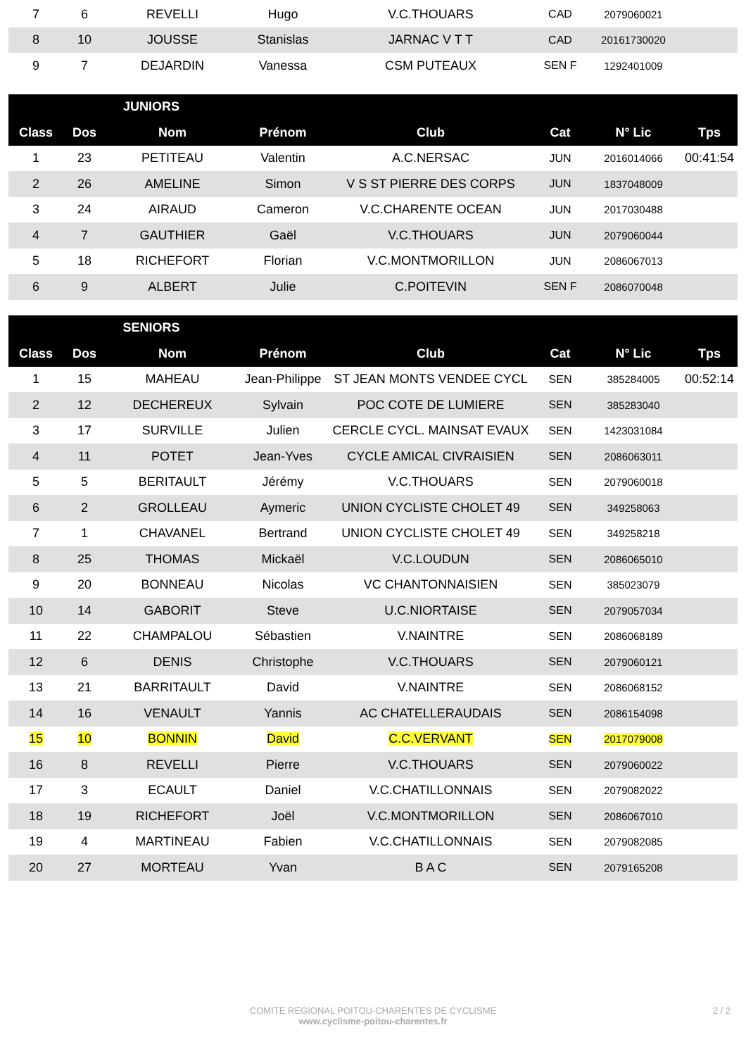| 7 | 6 | REVELLI | Hugo | V.C.THOUARS | CAD | 2079060021 | |
| 8 | 10 | JOUSSE | Stanislas | JARNAC V T T | CAD | 20161730020 | |
| 9 | 7 | DEJARDIN | Vanessa | CSM PUTEAUX | SEN F | 1292401009 | |
| | JUNIORS | | | | | | |
| --- | --- | --- | --- | --- | --- | --- | --- |
| Class | Dos | Nom | Prénom | Club | Cat | N° Lic | Tps |
| 1 | 23 | PETITEAU | Valentin | A.C.NERSAC | JUN | 2016014066 | 00:41:54 |
| 2 | 26 | AMELINE | Simon | V S ST PIERRE DES CORPS | JUN | 1837048009 | |
| 3 | 24 | AIRAUD | Cameron | V.C.CHARENTE OCEAN | JUN | 2017030488 | |
| 4 | 7 | GAUTHIER | Gaël | V.C.THOUARS | JUN | 2079060044 | |
| 5 | 18 | RICHEFORT | Florian | V.C.MONTMORILLON | JUN | 2086067013 | |
| 6 | 9 | ALBERT | Julie | C.POITEVIN | SEN F | 2086070048 | |
| | SENIORS | | | | | | |
| --- | --- | --- | --- | --- | --- | --- | --- |
| Class | Dos | Nom | Prénom | Club | Cat | N° Lic | Tps |
| 1 | 15 | MAHEAU | Jean-Philippe | ST JEAN MONTS VENDEE CYCL | SEN | 385284005 | 00:52:14 |
| 2 | 12 | DECHEREUX | Sylvain | POC COTE DE LUMIERE | SEN | 385283040 | |
| 3 | 17 | SURVILLE | Julien | CERCLE CYCL. MAINSAT EVAUX | SEN | 1423031084 | |
| 4 | 11 | POTET | Jean-Yves | CYCLE AMICAL CIVRAISIEN | SEN | 2086063011 | |
| 5 | 5 | BERITAULT | Jérémy | V.C.THOUARS | SEN | 2079060018 | |
| 6 | 2 | GROLLEAU | Aymeric | UNION CYCLISTE CHOLET 49 | SEN | 349258063 | |
| 7 | 1 | CHAVANEL | Bertrand | UNION CYCLISTE CHOLET 49 | SEN | 349258218 | |
| 8 | 25 | THOMAS | Mickaël | V.C.LOUDUN | SEN | 2086065010 | |
| 9 | 20 | BONNEAU | Nicolas | VC CHANTONNAISIEN | SEN | 385023079 | |
| 10 | 14 | GABORIT | Steve | U.C.NIORTAISE | SEN | 2079057034 | |
| 11 | 22 | CHAMPALOU | Sébastien | V.NAINTRE | SEN | 2086068189 | |
| 12 | 6 | DENIS | Christophe | V.C.THOUARS | SEN | 2079060121 | |
| 13 | 21 | BARRITAULT | David | V.NAINTRE | SEN | 2086068152 | |
| 14 | 16 | VENAULT | Yannis | AC CHATELLERAUDAIS | SEN | 2086154098 | |
| 15 | 10 | BONNIN | David | C.C.VERVANT | SEN | 2017079008 | |
| 16 | 8 | REVELLI | Pierre | V.C.THOUARS | SEN | 2079060022 | |
| 17 | 3 | ECAULT | Daniel | V.C.CHATILLONNAIS | SEN | 2079082022 | |
| 18 | 19 | RICHEFORT | Joël | V.C.MONTMORILLON | SEN | 2086067010 | |
| 19 | 4 | MARTINEAU | Fabien | V.C.CHATILLONNAIS | SEN | 2079082085 | |
| 20 | 27 | MORTEAU | Yvan | B A C | SEN | 2079165208 | |
COMITE REGIONAL POITOU-CHARENTES DE CYCLISME
www.cyclisme-poitou-charentes.fr
2 / 2